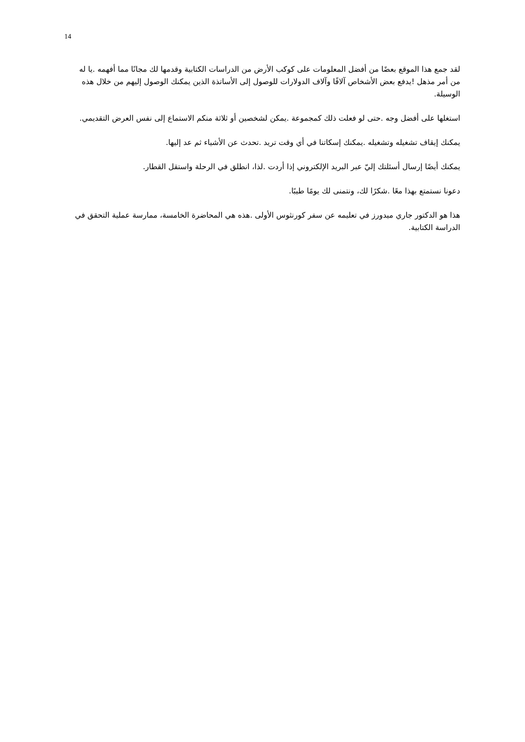14
لقد جمع هذا الموقع بعضًا من أفضل المعلومات على كوكب الأرض من الدراسات الكتابية وقدمها لك مجانًا مما أفهمه .يا له من أمر مذهل !يدفع بعض الأشخاص آلافًا وآلاف الدولارات للوصول إلى الأساتذة الذين يمكنك الوصول إليهم من خلال هذه الوسيلة.
استغلها على أفضل وجه .حتى لو فعلت ذلك كمجموعة .يمكن لشخصين أو ثلاثة منكم الاستماع إلى نفس العرض التقديمي.
يمكنك إيقاف تشغيله وتشغيله .يمكنك إسكاتنا في أي وقت تريد .تحدث عن الأشياء ثم عد إليها.
يمكنك أيضًا إرسال أسئلتك إليّ عبر البريد الإلكتروني إذا أردت .لذا، انطلق في الرحلة واستقل القطار.
دعونا نستمتع بهذا معًا .شكرًا لك، ونتمنى لك يومًا طيبًا.
هذا هو الدكتور جاري ميدورز في تعليمه عن سفر كورنثوس الأولى .هذه هي المحاضرة الخامسة، ممارسة عملية التحقق في الدراسة الكتابية.